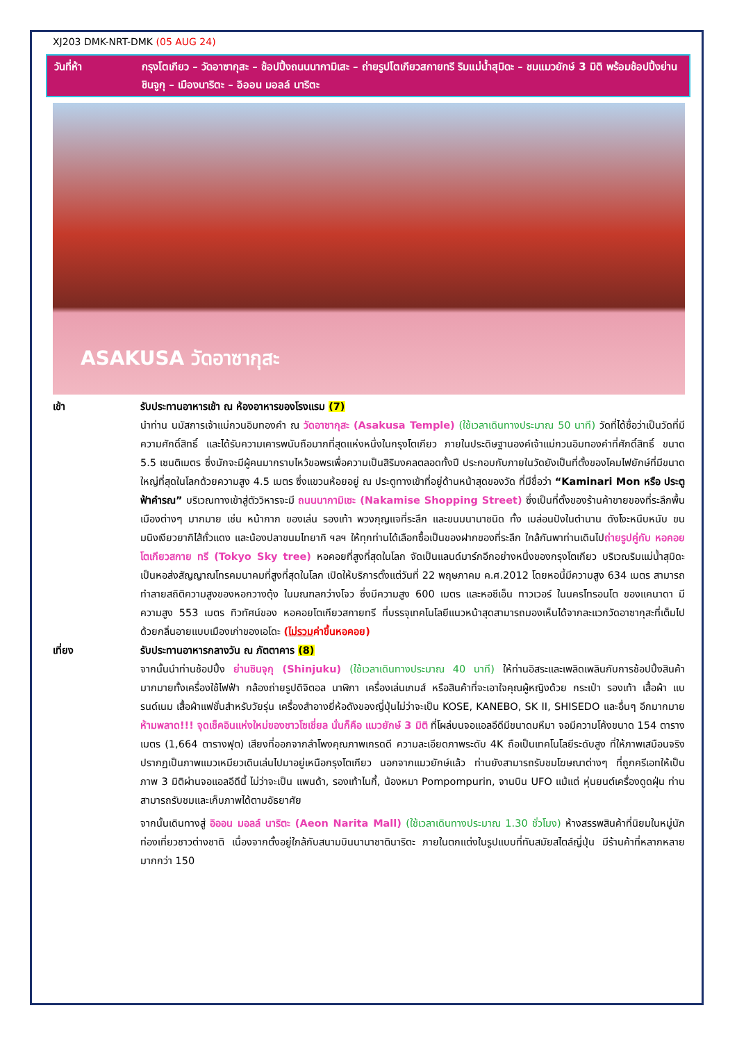XJ203 DMK-NRT-DMK (05 AUG 24)
วันที่ห้า กรุงโตเกียว – วัดอาซากุสะ – ช้อปปิ้งถนนนากามิเสะ – ถ่ายรูปโตเกียวสกายทรี ริมแม่น้ำสุมิดะ – ชมแมวยักษ์ 3 มิติ พร้อมช้อปปิ้งย่านชินจูกุ – เมืองนาริตะ – อิออน มอลล์ นาริตะ
ASAKUSA วัดอาซากุสะ
เช้า รับประทานอาหารเช้า ณ ห้องอาหารของโรงแรม (7)
นำท่าน นมัสการเจ้าแม่กวนอิมทองคำ ณ วัดอาซากุสะ (Asakusa Temple) (ใช้เวลาเดินทางประมาณ 50 นาที) วัดที่ได้ชื่อว่าเป็นวัดที่มีความศักดิ์สิทธิ์ และได้รับความเคารพนับถือมากที่สุดแห่งหนึ่งในกรุงโตเกียว ภายในประดิษฐานองค์เจ้าแม่กวนอิมทองคำที่ศักดิ์สิทธิ์ ขนาด 5.5 เซนติเมตร ซึ่งมักจะมีผู้คนมากราบไหว้ขอพรเพื่อความเป็นสิริมงคลตลอดทั้งปี ประกอบกับภายในวัดยังเป็นที่ตั้งของโคมไฟยักษ์ที่มีขนาดใหญ่ที่สุดในโลกด้วยความสูง 4.5 เมตร ซึ่งแขวนห้อยอยู่ ณ ประตูทางเข้าที่อยู่ด้านหน้าสุดของวัด ที่มีชื่อว่า “Kaminari Mon หรือ ประตูฟ้าคำรณ” บริเวณทางเข้าสู่ตัววิหารจะมี ถนนนากามิเซะ (Nakamise Shopping Street) ซึ่งเป็นที่ตั้งของร้านค้าขายของที่ระลึกพื้นเมืองต่างๆ มากมาย เช่น หน้ากาก ของเล่น รองเท้า พวงกุญแจที่ระลึก และขนมนานาชนิด ทั้ง เมล่อนปังในตำนาน ดังโงะหนึบหนับ ขนมนิงเงียวยากิไส้ถั่วแดง และน้องปลาขนมไทยากิ ฯลฯ ให้ทุกท่านได้เลือกซื้อเป็นของฝากของที่ระลึก ใกล้กันพาท่านเดินไปถ่ายรูปคู่กับ หอคอยโตเกียวสกาย ทรี (Tokyo Sky tree) หอคอยที่สูงที่สุดในโลก จัดเป็นแลนด์มาร์กอีกอย่างหนึ่งของกรุงโตเกียว บริเวณริมแม่น้ำสุมิดะ เป็นหอส่งสัญญาณโทรคมนาคมที่สูงที่สุดในโลก เปิดให้บริการตั้งแต่วันที่ 22 พฤษภาคม ค.ศ.2012 โดยหอนี้มีความสูง 634 เมตร สามารถทำลายสถิติความสูงของหอกวางตุ้ง ในมณฑลกว่างโจว ซึ่งมีความสูง 600 เมตร และหอซีเอ็น ทาวเวอร์ ในนครโทรอนโต ของแคนาดา มีความสูง 553 เมตร ทิวทัศน์ของ หอคอยโตเกียวสกายทรี ที่บรรจุเทคโนโลยีแนวหน้าสุดสามารถมองเห็นได้จากละแวกวัดอาซากุสะที่เต็มไปด้วยกลิ่นอายแบบเมืองเก่าของเอโดะ (ไม่รวมค่าขึ้นหอคอย)
เที่ยง รับประทานอาหารกลางวัน ณ ภัตตาคาร (8)
จากนั้นนำท่านช้อปปิ้ง ย่านชินจุกุ (Shinjuku) (ใช้เวลาเดินทางประมาณ 40 นาที) ให้ท่านอิสระและเพลิดเพลินกับการช้อปปิ้งสินค้ามากมายทั้งเครื่องใช้ไฟฟ้า กล้องถ่ายรูปดิจิตอล นาฬิกา เครื่องเล่นเกมส์ หรือสินค้าที่จะเอาใจคุณผู้หญิงด้วย กระเป๋า รองเท้า เสื้อผ้า แบรนด์เนม เสื้อผ้าแฟชั่นสำหรับวัยรุ่น เครื่องสำอางยี่ห้อดังของญี่ปุ่นไม่ว่าจะเป็น KOSE, KANEBO, SK II, SHISEDO และอื่นๆ อีกมากมาย ห้ามพลาด!!! จุดเช็คอินแห่งใหม่ของชาวโซเชี่ยล นั่นก็คือ แมวยักษ์ 3 มิติ ที่โผล่บนจอแอลอีดีมีขนาดมหึมา จอมีความโค้งขนาด 154 ตารางเมตร (1,664 ตารางฟุต) เสียงที่ออกจากลำโพงคุณภาพเกรดดี ความละเอียดภาพระดับ 4K ถือเป็นเทคโนโลยีระดับสูง ที่ให้ภาพเสมือนจริงปรากฏเป็นภาพแมวเหมียวเดินเล่นไปมาอยู่เหนือกรุงโตเกียว นอกจากแมวยักษ์แล้ว ท่านยังสามารถรับชมโฆษณาต่างๆ ที่ถูกครีเอทให้เป็นภาพ 3 มิติผ่านจอแอลอีดีนี้ ไม่ว่าจะเป็น แพนด้า, รองเท้าไนกี้, น้องหมา Pompompurin, จานบิน UFO แม้แต่ หุ่นยนต์เครื่องดูดฝุ่น ท่านสามารถรับชมและเก็บภาพได้ตามอัธยาศัย
จากนั้นเดินทางสู่ อิออน มอลล์ นาริตะ (Aeon Narita Mall) (ใช้เวลาเดินทางประมาณ 1.30 ชั่วโมง) ห้างสรรพสินค้าที่นิยมในหมู่นักท่องเที่ยวชาวต่างชาติ เนื่องจากตั้งอยู่ใกล้กับสนามบินนานาชาตินาริตะ ภายในตกแต่งในรูปแบบที่ทันสมัยสไตล์ญี่ปุ่น มีร้านค้าที่หลากหลายมากกว่า 150